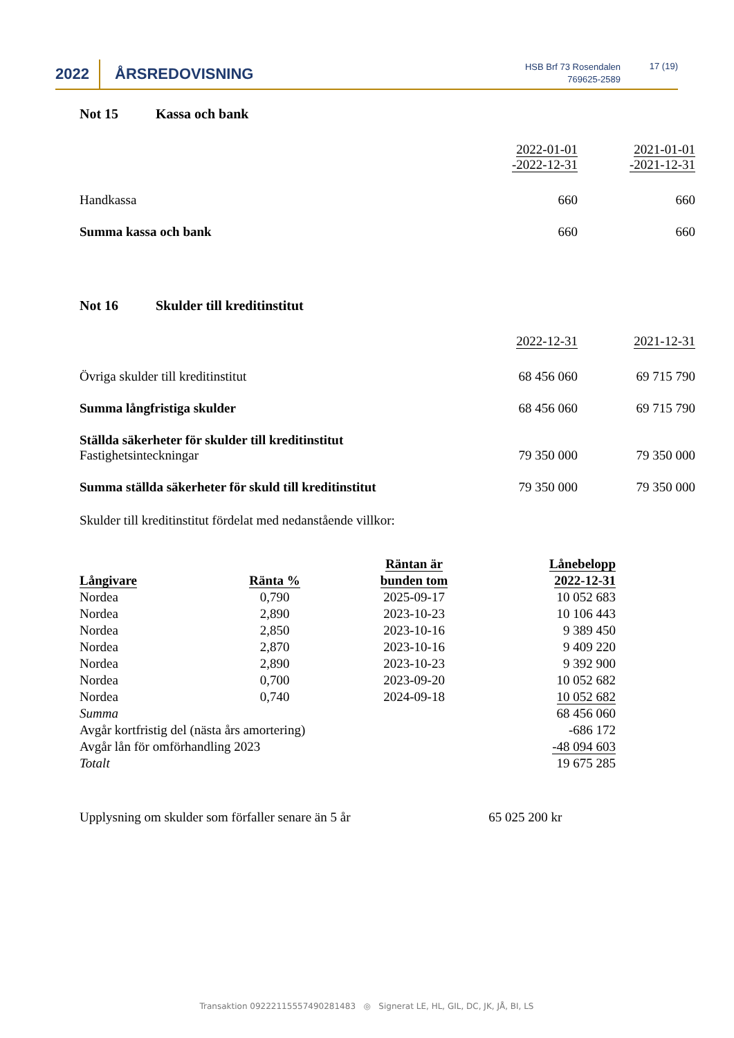2022 ÅRSREDOVISNING
HSB Brf 73 Rosendalen
769625-2589
17 (19)
Not 15 Kassa och bank
| | 2022-01-01 -2022-12-31 | 2021-01-01 -2021-12-31 |
| Handkassa | 660 | 660 |
| Summa kassa och bank | 660 | 660 |
Not 16 Skulder till kreditinstitut
| | 2022-12-31 | 2021-12-31 |
| Övriga skulder till kreditinstitut | 68 456 060 | 69 715 790 |
| Summa långfristiga skulder | 68 456 060 | 69 715 790 |
| Ställda säkerheter för skulder till kreditinstitut Fastighetsinteckningar | 79 350 000 | 79 350 000 |
| Summa ställda säkerheter för skuld till kreditinstitut | 79 350 000 | 79 350 000 |
Skulder till kreditinstitut fördelat med nedanstående villkor:
| Långivare | Ränta % | Räntan är bunden tom | Lånebelopp 2022-12-31 |
| --- | --- | --- | --- |
| Nordea | 0,790 | 2025-09-17 | 10 052 683 |
| Nordea | 2,890 | 2023-10-23 | 10 106 443 |
| Nordea | 2,850 | 2023-10-16 | 9 389 450 |
| Nordea | 2,870 | 2023-10-16 | 9 409 220 |
| Nordea | 2,890 | 2023-10-23 | 9 392 900 |
| Nordea | 0,700 | 2023-09-20 | 10 052 682 |
| Nordea | 0,740 | 2024-09-18 | 10 052 682 |
| Summa | | | 68 456 060 |
| Avgår kortfristig del (nästa års amortering) | | | -686 172 |
| Avgår lån för omförhandling 2023 | | | -48 094 603 |
| Totalt | | | 19 675 285 |
Upplysning om skulder som förfaller senare än 5 år 65 025 200 kr
Transaktion 09222115557490281483 ◎ Signerat LE, HL, GIL, DC, JK, JÅ, BI, LS